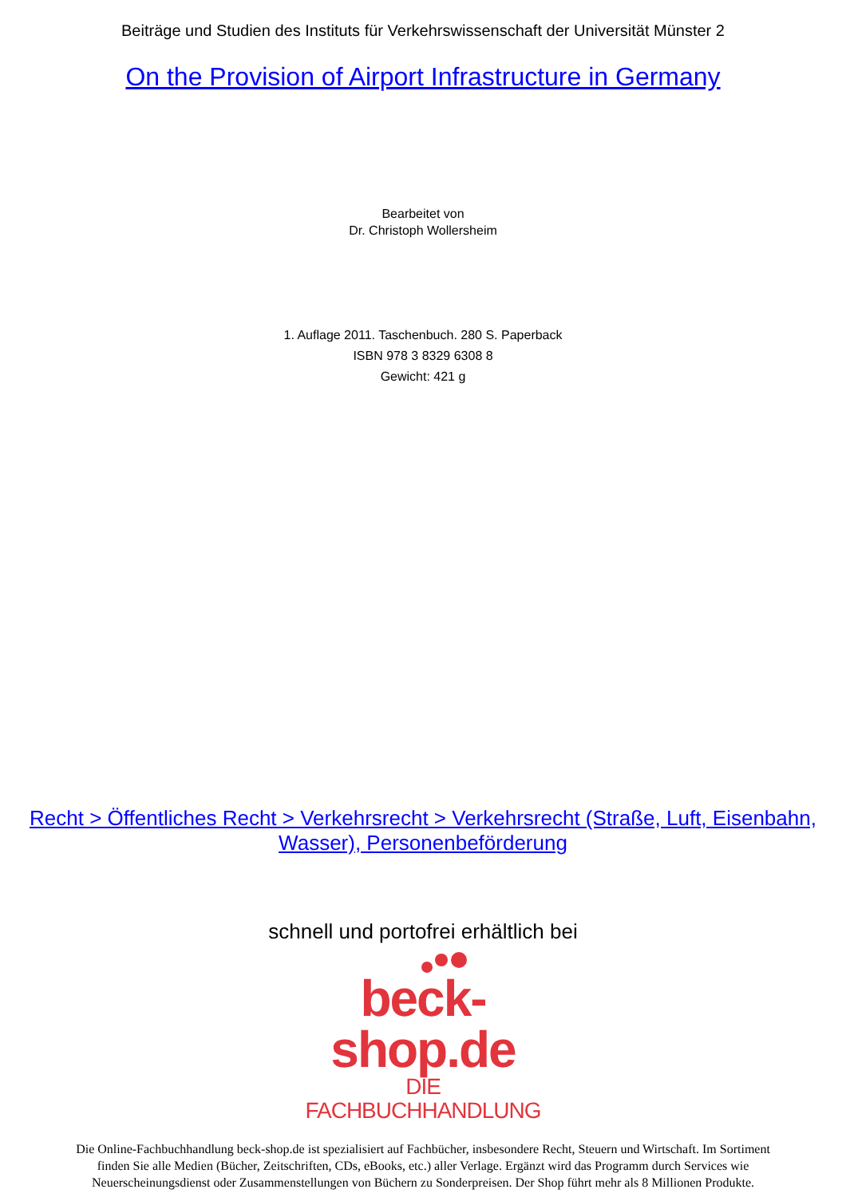Beiträge und Studien des Instituts für Verkehrswissenschaft der Universität Münster 2
On the Provision of Airport Infrastructure in Germany
Bearbeitet von
Dr. Christoph Wollersheim
1. Auflage 2011. Taschenbuch. 280 S. Paperback
ISBN 978 3 8329 6308 8
Gewicht: 421 g
Recht > Öffentliches Recht > Verkehrsrecht > Verkehrsrecht (Straße, Luft, Eisenbahn, Wasser), Personenbeförderung
schnell und portofrei erhältlich bei
beck-shop.de
DIE FACHBUCHHANDLUNG
Die Online-Fachbuchhandlung beck-shop.de ist spezialisiert auf Fachbücher, insbesondere Recht, Steuern und Wirtschaft. Im Sortiment finden Sie alle Medien (Bücher, Zeitschriften, CDs, eBooks, etc.) aller Verlage. Ergänzt wird das Programm durch Services wie Neuerscheinungsdienst oder Zusammenstellungen von Büchern zu Sonderpreisen. Der Shop führt mehr als 8 Millionen Produkte.